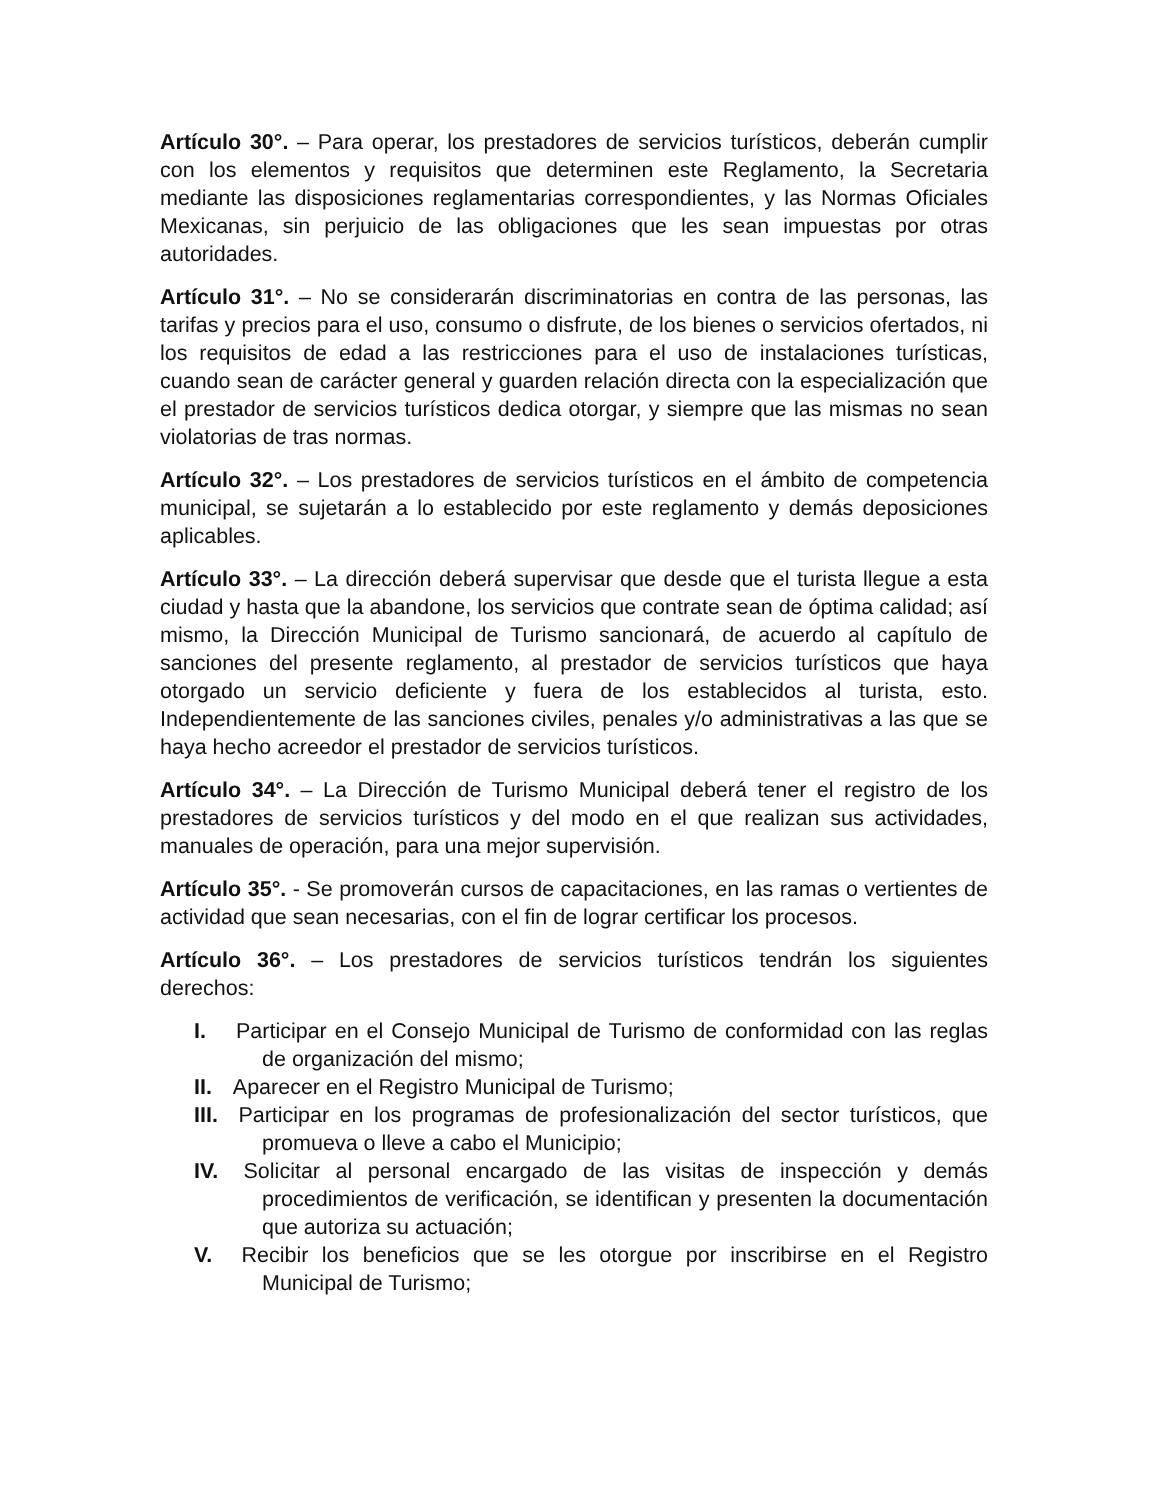Artículo 30°. – Para operar, los prestadores de servicios turísticos, deberán cumplir con los elementos y requisitos que determinen este Reglamento, la Secretaria mediante las disposiciones reglamentarias correspondientes, y las Normas Oficiales Mexicanas, sin perjuicio de las obligaciones que les sean impuestas por otras autoridades.
Artículo 31°. – No se considerarán discriminatorias en contra de las personas, las tarifas y precios para el uso, consumo o disfrute, de los bienes o servicios ofertados, ni los requisitos de edad a las restricciones para el uso de instalaciones turísticas, cuando sean de carácter general y guarden relación directa con la especialización que el prestador de servicios turísticos dedica otorgar, y siempre que las mismas no sean violatorias de tras normas.
Artículo 32°. – Los prestadores de servicios turísticos en el ámbito de competencia municipal, se sujetarán a lo establecido por este reglamento y demás deposiciones aplicables.
Artículo 33°. – La dirección deberá supervisar que desde que el turista llegue a esta ciudad y hasta que la abandone, los servicios que contrate sean de óptima calidad; así mismo, la Dirección Municipal de Turismo sancionará, de acuerdo al capítulo de sanciones del presente reglamento, al prestador de servicios turísticos que haya otorgado un servicio deficiente y fuera de los establecidos al turista, esto. Independientemente de las sanciones civiles, penales y/o administrativas a las que se haya hecho acreedor el prestador de servicios turísticos.
Artículo 34°. – La Dirección de Turismo Municipal deberá tener el registro de los prestadores de servicios turísticos y del modo en el que realizan sus actividades, manuales de operación, para una mejor supervisión.
Artículo 35°. - Se promoverán cursos de capacitaciones, en las ramas o vertientes de actividad que sean necesarias, con el fin de lograr certificar los procesos.
Artículo 36°. – Los prestadores de servicios turísticos tendrán los siguientes derechos:
I. Participar en el Consejo Municipal de Turismo de conformidad con las reglas de organización del mismo;
II. Aparecer en el Registro Municipal de Turismo;
III. Participar en los programas de profesionalización del sector turísticos, que promueva o lleve a cabo el Municipio;
IV. Solicitar al personal encargado de las visitas de inspección y demás procedimientos de verificación, se identifican y presenten la documentación que autoriza su actuación;
V. Recibir los beneficios que se les otorgue por inscribirse en el Registro Municipal de Turismo;